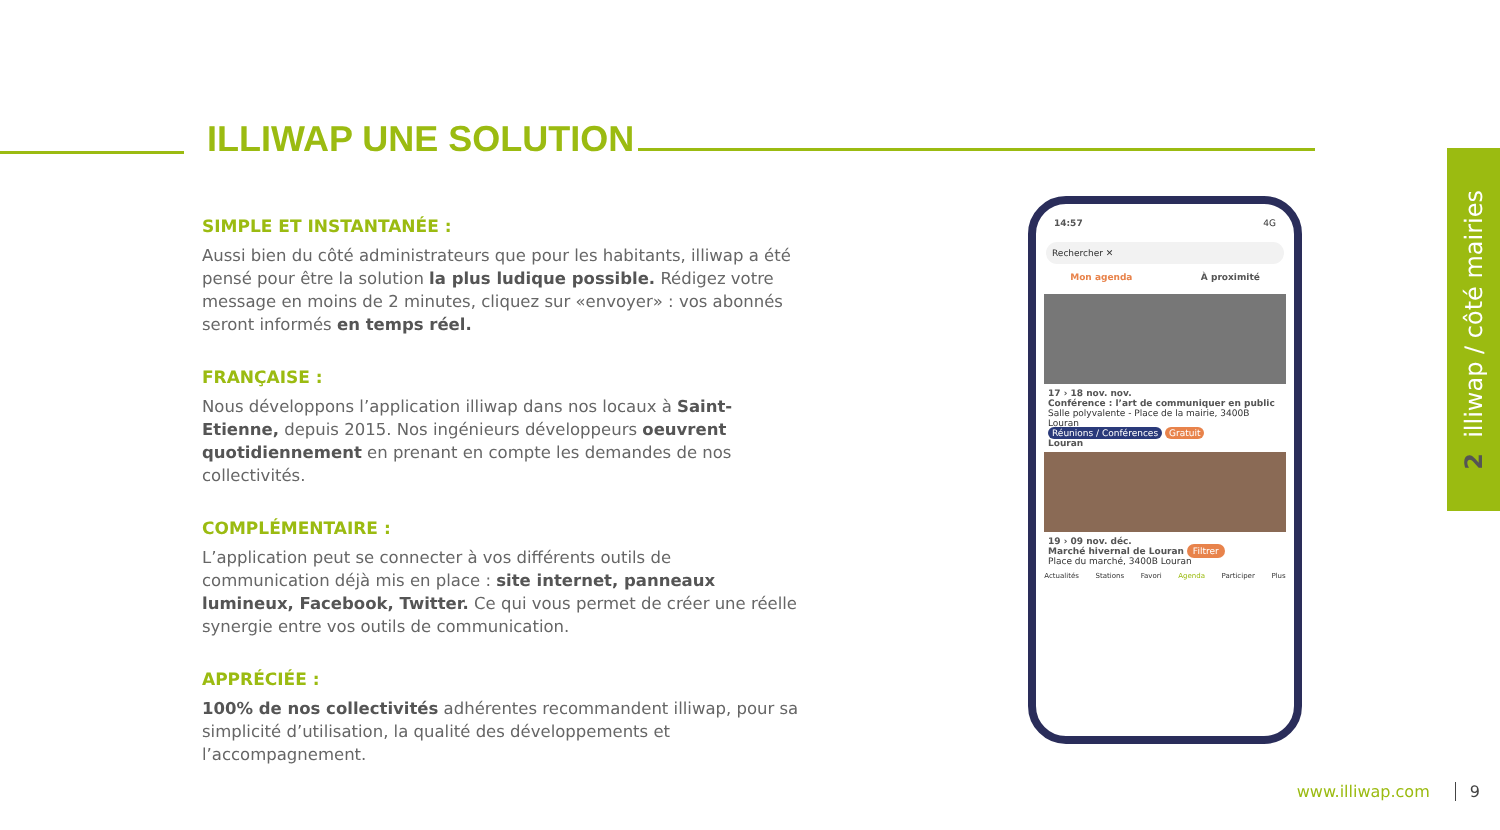ILLIWAP UNE SOLUTION
SIMPLE ET INSTANTANÉE :
Aussi bien du côté administrateurs que pour les habitants, illiwap a été pensé pour être la solution la plus ludique possible. Rédigez votre message en moins de 2 minutes, cliquez sur «envoyer» : vos abonnés seront informés en temps réel.
FRANÇAISE :
Nous développons l’application illiwap dans nos locaux à Saint-Etienne, depuis 2015. Nos ingénieurs développeurs oeuvrent quotidiennement en prenant en compte les demandes de nos collectivités.
COMPLÉMENTAIRE :
L’application peut se connecter à vos différents outils de communication déjà mis en place : site internet, panneaux lumineux, Facebook, Twitter. Ce qui vous permet de créer une réelle synergie entre vos outils de communication.
APPRÉCIÉE :
100% de nos collectivités adhérentes recommandent illiwap, pour sa simplicité d’utilisation, la qualité des développements et l’accompagnement.
14:57 4G
Rechercher ✕
Mon agenda À proximité
17 › 18 nov. nov.
Conférence : l’art de communiquer en public
Salle polyvalente - Place de la mairie, 3400B Louran
Réunions / Conférences Gratuit
Louran
19 › 09 nov. déc.
Marché hivernal de Louran Filtrer
Place du marché, 3400B Louran
Actualités Stations Favori Agenda Participer Plus
2 illiwap / côté mairies
www.illiwap.com 9